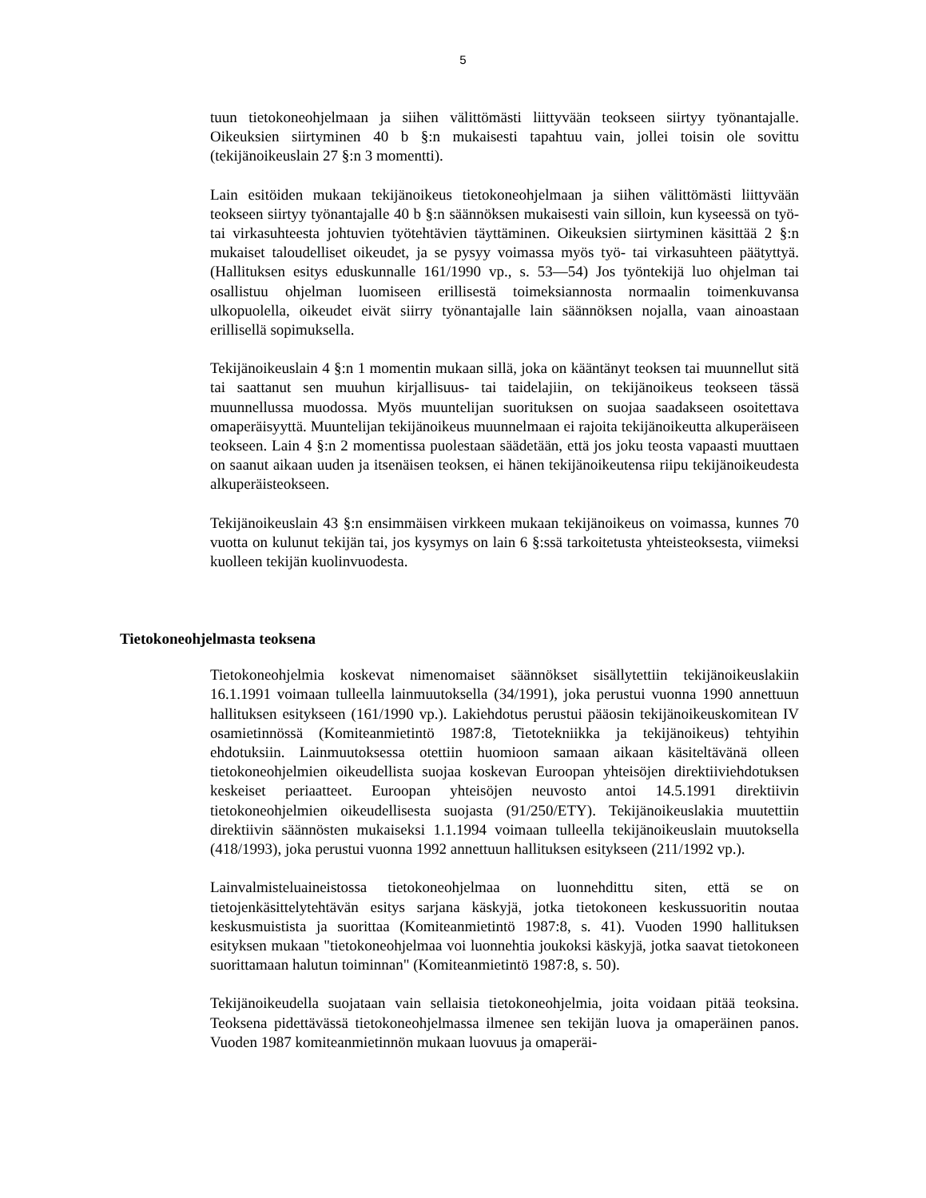5
tuun tietokoneohjelmaan ja siihen välittömästi liittyvään teokseen siirtyy työnantajalle. Oikeuksien siirtyminen 40 b §:n mukaisesti tapahtuu vain, jollei toisin ole sovittu (tekijänoikeuslain 27 §:n 3 momentti).
Lain esitöiden mukaan tekijänoikeus tietokoneohjelmaan ja siihen välittömästi liittyvään teokseen siirtyy työnantajalle 40 b §:n säännöksen mukaisesti vain silloin, kun kyseessä on työ- tai virkasuhteesta johtuvien työtehtävien täyttäminen. Oikeuksien siirtyminen käsittää 2 §:n mukaiset taloudelliset oikeudet, ja se pysyy voimassa myös työ- tai virkasuhteen päätyttyä. (Hallituksen esitys eduskunnalle 161/1990 vp., s. 53—54) Jos työntekijä luo ohjelman tai osallistuu ohjelman luomiseen erillisestä toimeksiannosta normaalin toimenkuvansa ulkopuolella, oikeudet eivät siirry työnantajalle lain säännöksen nojalla, vaan ainoastaan erillisellä sopimuksella.
Tekijänoikeuslain 4 §:n 1 momentin mukaan sillä, joka on kääntänyt teoksen tai muunnellut sitä tai saattanut sen muuhun kirjallisuus- tai taidelajiin, on tekijänoikeus teokseen tässä muunnellussa muodossa. Myös muuntelijan suorituksen on suojaa saadakseen osoitettava omaperäisyyttä. Muuntelijan tekijänoikeus muunnelmaan ei rajoita tekijänoikeutta alkuperäiseen teokseen. Lain 4 §:n 2 momentissa puolestaan säädetään, että jos joku teosta vapaasti muuttaen on saanut aikaan uuden ja itsenäisen teoksen, ei hänen tekijänoikeutensa riipu tekijänoikeudesta alkuperäisteokseen.
Tekijänoikeuslain 43 §:n ensimmäisen virkkeen mukaan tekijänoikeus on voimassa, kunnes 70 vuotta on kulunut tekijän tai, jos kysymys on lain 6 §:ssä tarkoitetusta yhteisteoksesta, viimeksi kuolleen tekijän kuolinvuodesta.
Tietokoneohjelmasta teoksena
Tietokoneohjelmia koskevat nimenomaiset säännökset sisällytettiin tekijänoikeuslakiin 16.1.1991 voimaan tulleella lainmuutoksella (34/1991), joka perustui vuonna 1990 annettuun hallituksen esitykseen (161/1990 vp.). Lakiehdotus perustui pääosin tekijänoikeuskomitean IV osamietinnössä (Komiteanmietintö 1987:8, Tietotekniikka ja tekijänoikeus) tehtyihin ehdotuksiin. Lainmuutoksessa otettiin huomioon samaan aikaan käsiteltävänä olleen tietokoneohjelmien oikeudellista suojaa koskevan Euroopan yhteisöjen direktiiviehdotuksen keskeiset periaatteet. Euroopan yhteisöjen neuvosto antoi 14.5.1991 direktiivin tietokoneohjelmien oikeudellisesta suojasta (91/250/ETY). Tekijänoikeuslakia muutettiin direktiivin säännösten mukaiseksi 1.1.1994 voimaan tulleella tekijänoikeuslain muutoksella (418/1993), joka perustui vuonna 1992 annettuun hallituksen esitykseen (211/1992 vp.).
Lainvalmisteluaineistossa tietokoneohjelmaa on luonnehdittu siten, että se on tietojenkäsittelytehtävän esitys sarjana käskyjä, jotka tietokoneen keskussuoritin noutaa keskusmuistista ja suorittaa (Komiteanmietintö 1987:8, s. 41). Vuoden 1990 hallituksen esityksen mukaan "tietokoneohjelmaa voi luonnehtia joukoksi käskyjä, jotka saavat tietokoneen suorittamaan halutun toiminnan" (Komiteanmietintö 1987:8, s. 50).
Tekijänoikeudella suojataan vain sellaisia tietokoneohjelmia, joita voidaan pitää teoksina. Teoksena pidettävässä tietokoneohjelmassa ilmenee sen tekijän luova ja omaperäinen panos. Vuoden 1987 komiteanmietinnön mukaan luovuus ja omaperäi-